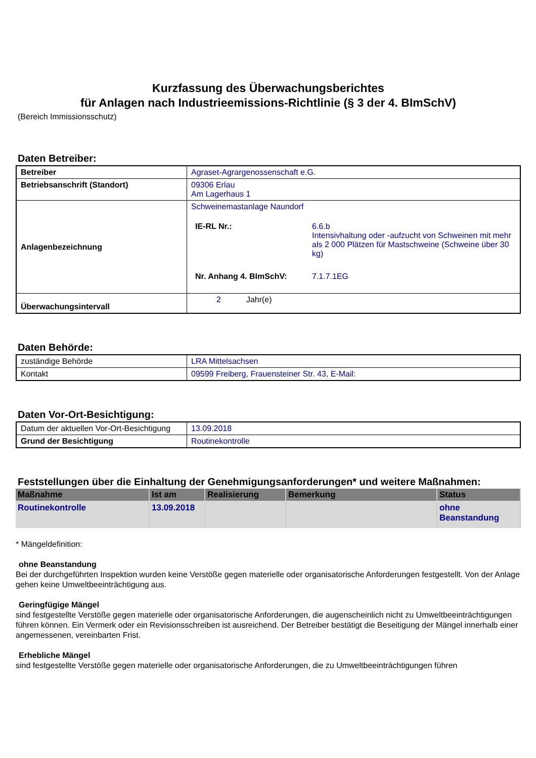Kurzfassung des Überwachungsberichtes
für Anlagen nach Industrieemissions-Richtlinie (§ 3 der 4. BImSchV)
(Bereich Immissionsschutz)
Daten Betreiber:
| Betreiber | Agraset-Agrargenossenschaft e.G. |
| Betriebsanschrift (Standort) | 09306 Erlau Am Lagerhaus 1 |
| Anlagenbezeichnung | Schweinemastanlage Naundorf / IE-RL Nr.: / 6.6.b Intensivhaltung oder -aufzucht von Schweinen mit mehr als 2 000 Plätzen für Mastschweine (Schweine über 30 kg) / / Nr. Anhang 4. BImSchV: / 7.1.7.1EG / |
| Überwachungsintervall | 2 Jahr(e) |
Daten Behörde:
| zuständige Behörde | LRA Mittelsachsen |
| Kontakt | 09599 Freiberg, Frauensteiner Str. 43, E-Mail: |
Daten Vor-Ort-Besichtigung:
| Datum der aktuellen Vor-Ort-Besichtigung | 13.09.2018 |
| Grund der Besichtigung | Routinekontrolle |
Feststellungen über die Einhaltung der Genehmigungsanforderungen* und weitere Maßnahmen:
| Maßnahme | Ist am | Realisierung | Bemerkung | Status |
| --- | --- | --- | --- | --- |
| Routinekontrolle | 13.09.2018 | | | ohne Beanstandung |
* Mängeldefinition:
ohne Beanstandung
Bei der durchgeführten Inspektion wurden keine Verstöße gegen materielle oder organisatorische Anforderungen festgestellt. Von der Anlage gehen keine Umweltbeeinträchtigung aus.
Geringfügige Mängel
sind festgestellte Verstöße gegen materielle oder organisatorische Anforderungen, die augenscheinlich nicht zu Umweltbeeinträchtigungen führen können. Ein Vermerk oder ein Revisionsschreiben ist ausreichend. Der Betreiber bestätigt die Beseitigung der Mängel innerhalb einer angemessenen, vereinbarten Frist.
Erhebliche Mängel
sind festgestellte Verstöße gegen materielle oder organisatorische Anforderungen, die zu Umweltbeeinträchtigungen führen